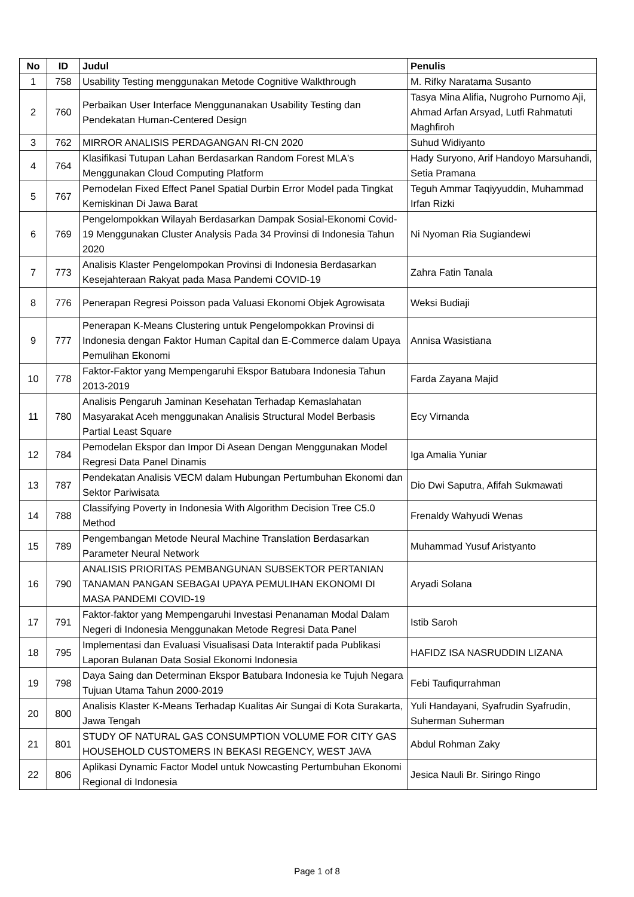| No | ID | Judul | Penulis |
| --- | --- | --- | --- |
| 1 | 758 | Usability Testing menggunakan Metode Cognitive Walkthrough | M. Rifky Naratama Susanto |
| 2 | 760 | Perbaikan User Interface Menggunanakan Usability Testing dan Pendekatan Human-Centered Design | Tasya Mina Alifia, Nugroho Purnomo Aji, Ahmad Arfan Arsyad, Lutfi Rahmatuti Maghfiroh |
| 3 | 762 | MIRROR ANALISIS PERDAGANGAN RI-CN 2020 | Suhud Widiyanto |
| 4 | 764 | Klasifikasi Tutupan Lahan Berdasarkan Random Forest MLA's Menggunakan Cloud Computing Platform | Hady Suryono, Arif Handoyo Marsuhandi, Setia Pramana |
| 5 | 767 | Pemodelan Fixed Effect Panel Spatial Durbin Error Model pada Tingkat Kemiskinan Di Jawa Barat | Teguh Ammar Taqiyyuddin, Muhammad Irfan Rizki |
| 6 | 769 | Pengelompokkan Wilayah Berdasarkan Dampak Sosial-Ekonomi Covid-19 Menggunakan Cluster Analysis Pada 34 Provinsi di Indonesia Tahun 2020 | Ni Nyoman Ria Sugiandewi |
| 7 | 773 | Analisis Klaster Pengelompokan Provinsi di Indonesia Berdasarkan Kesejahteraan Rakyat pada Masa Pandemi COVID-19 | Zahra Fatin Tanala |
| 8 | 776 | Penerapan Regresi Poisson pada Valuasi Ekonomi Objek Agrowisata | Weksi Budiaji |
| 9 | 777 | Penerapan K-Means Clustering untuk Pengelompokkan Provinsi di Indonesia dengan Faktor Human Capital dan E-Commerce dalam Upaya Pemulihan Ekonomi | Annisa Wasistiana |
| 10 | 778 | Faktor-Faktor yang Mempengaruhi Ekspor Batubara Indonesia Tahun 2013-2019 | Farda Zayana Majid |
| 11 | 780 | Analisis Pengaruh Jaminan Kesehatan Terhadap Kemaslahatan Masyarakat Aceh menggunakan Analisis Structural Model Berbasis Partial Least Square | Ecy Virnanda |
| 12 | 784 | Pemodelan Ekspor dan Impor Di Asean Dengan Menggunakan Model Regresi Data Panel Dinamis | Iga Amalia Yuniar |
| 13 | 787 | Pendekatan Analisis VECM dalam Hubungan Pertumbuhan Ekonomi dan Sektor Pariwisata | Dio Dwi Saputra, Afifah Sukmawati |
| 14 | 788 | Classifying Poverty in Indonesia With Algorithm Decision Tree C5.0 Method | Frenaldy Wahyudi Wenas |
| 15 | 789 | Pengembangan Metode Neural Machine Translation Berdasarkan Parameter Neural Network | Muhammad Yusuf Aristyanto |
| 16 | 790 | ANALISIS PRIORITAS PEMBANGUNAN SUBSEKTOR PERTANIAN TANAMAN PANGAN SEBAGAI UPAYA PEMULIHAN EKONOMI DI MASA PANDEMI COVID-19 | Aryadi Solana |
| 17 | 791 | Faktor-faktor yang Mempengaruhi Investasi Penanaman Modal Dalam Negeri di Indonesia Menggunakan Metode Regresi Data Panel | Istib Saroh |
| 18 | 795 | Implementasi dan Evaluasi Visualisasi Data Interaktif pada Publikasi Laporan Bulanan Data Sosial Ekonomi Indonesia | HAFIDZ ISA NASRUDDIN LIZANA |
| 19 | 798 | Daya Saing dan Determinan Ekspor Batubara Indonesia ke Tujuh Negara Tujuan Utama Tahun 2000-2019 | Febi Taufiqurrahman |
| 20 | 800 | Analisis Klaster K-Means Terhadap Kualitas Air Sungai di Kota Surakarta, Jawa Tengah | Yuli Handayani, Syafrudin Syafrudin, Suherman Suherman |
| 21 | 801 | STUDY OF NATURAL GAS CONSUMPTION VOLUME FOR CITY GAS HOUSEHOLD CUSTOMERS IN BEKASI REGENCY, WEST JAVA | Abdul Rohman Zaky |
| 22 | 806 | Aplikasi Dynamic Factor Model untuk Nowcasting Pertumbuhan Ekonomi Regional di Indonesia | Jesica Nauli Br. Siringo Ringo |
Page 1 of 8